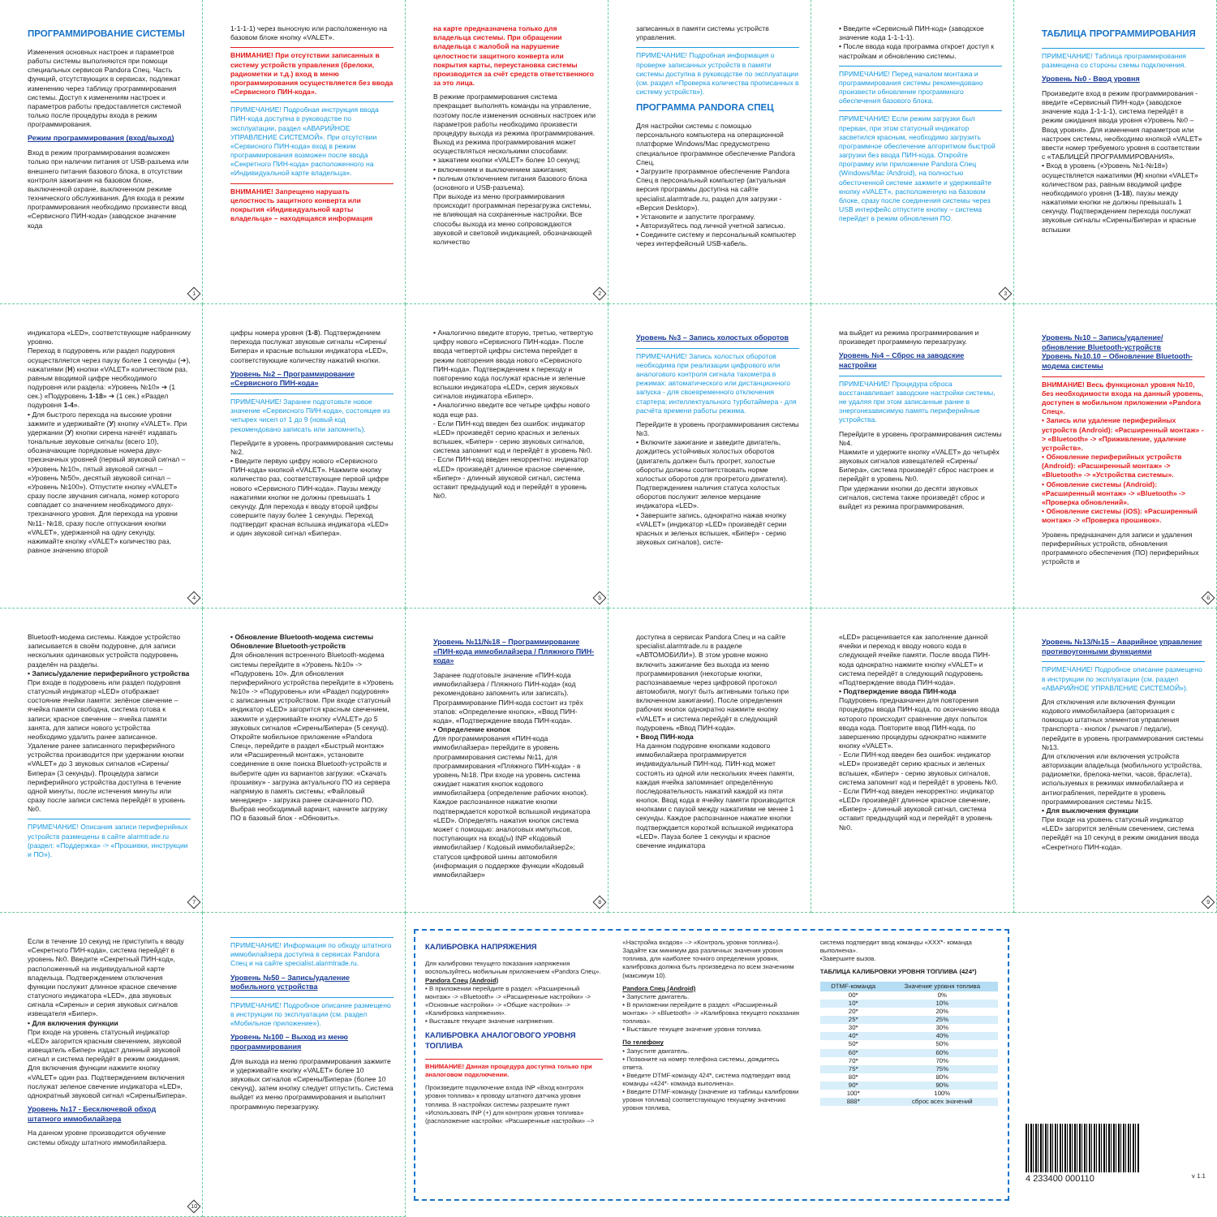ПРОГРАММИРОВАНИЕ СИСТЕМЫ
Изменения основных настроек и параметров работы системы выполняются при помощи специальных сервисов Pandora Спец. Часть функций, отсутствующих в сервисах, подлежат изменению через таблицу программирования системы. Доступ к изменениям настроек и параметров работы предоставляется системой только после процедуры входа в режим программирования.
Режим программирования (вход/выход)
Вход в режим программирования возможен только при наличии питания от USB-разъема или внешнего питания базового блока, в отсутствии контроля зажигания на базовом блоке, выключенной охране, выключенном режиме технического обслуживания. Для входа в режим программирования необходимо произвести ввод «Сервисного ПИН-кода» (заводское значение кода
1
1-1-1-1) через выносную или расположенную на базовом блоке кнопку «VALET».
ВНИМАНИЕ! При отсутствии записанных в систему устройств управления (брелоки, радиометки и т.д.) вход в меню программирования осуществляется без ввода «Сервисного ПИН-кода».
ПРИМЕЧАНИЕ! Подробная инструкция ввода ПИН-кода доступна в руководстве по эксплуатации, раздел «АВАРИЙНОЕ УПРАВЛЕНИЕ СИСТЕМОЙ». При отсутствии «Сервисного ПИН-кода» вход в режим программирования возможен после ввода «Секретного ПИН-кода» расположенного на «Индивидуальной карте владельца».
ВНИМАНИЕ! Запрещено нарушать целостность защитного конверта или покрытия «Индивидуальной карты владельца» – находящаяся информация
на карте предназначена только для владельца системы. При обращении владельца с жалобой на нарушение целостности защитного конверта или покрытия карты, переустановка системы производится за счёт средств ответственного за это лица.
В режиме программирования система прекращает выполнять команды на управление, поэтому после изменения основных настроек или параметров работы необходимо произвести процедуру выхода из режима программирования.
Выход из режима программирования может осуществляться несколькими способами:
• зажатием кнопки «VALET» более 10 секунд;
• включением и выключением зажигания;
• полным отключением питания базового блока (основного и USB-разъема).
При выходе из меню программирования происходит программная перезагрузка системы, не влияющая на сохраненные настройки. Все способы выхода из меню сопровождаются звуковой и световой индикацией, обозначающей количество
2
записанных в памяти системы устройств управления.
ПРИМЕЧАНИЕ! Подробная информация о проверке записанных устройств в памяти системы доступна в руководстве по эксплуатации (см. раздел «Проверка количества прописанных в систему устройств»).
ПРОГРАММА PANDORA СПЕЦ
Для настройки системы с помощью персонального компьютера на операционной платформе Windows/Mac предусмотрено специальное программное обеспечение Pandora Спец.
• Загрузите программное обеспечение Pandora Спец в персональный компьютер (актуальная версия программы доступна на сайте specialist.alarmtrade.ru, раздел для загрузки - «Версия Desktop»).
• Установите и запустите программу.
• Авторизуйтесь под личной учетной записью.
• Соедините систему и персональный компьютер через интерфейсный USB-кабель.
• Введите «Сервисный ПИН-код» (заводское значение кода 1-1-1-1).
• После ввода кода программа откроет доступ к настройкам и обновлению системы.
ПРИМЕЧАНИЕ! Перед началом монтажа и программирования системы рекомендовано произвести обновление программного обеспечения базового блока.
ПРИМЕЧАНИЕ! Если режим загрузки был прерван, при этом статусный индикатор засветился красным, необходимо загрузить программное обеспечение алгоритмом быстрой загрузки без ввода ПИН-кода. Откройте программу или приложение Pandora Спец (Windows/Mac /Android), на полностью обесточенной системе зажмите и удерживайте кнопку «VALET», расположенную на базовом блоке, сразу после соединения системы через USB интерфейс отпустите кнопку – система перейдет в режим обновления ПО.
3
ТАБЛИЦА ПРОГРАММИРОВАНИЯ
ПРИМЕЧАНИЕ! Таблица программирования размещена со стороны схемы подключения.
Уровень №0 - Ввод уровня
Произведите вход в режим программирования - введите «Сервисный ПИН-код» (заводское значение кода 1-1-1-1), система перейдёт в режим ожидания ввода уровня «Уровень №0 – Ввод уровня». Для изменения параметров или настроек системы, необходимо кнопкой «VALET» ввести номер требуемого уровня в соответствии с «ТАБЛИЦЕЙ ПРОГРАММИРОВАНИЯ».
• Вход в уровень («Уровень №1-№18») осуществляется нажатиями (Н) кнопки «VALET» количеством раз, равным вводимой цифре необходимого уровня (1-18), паузы между нажатиями кнопки не должны превышать 1 секунду. Подтверждением перехода послужат звуковые сигналы «Сирены/Бипера» и красные вспышки
индикатора «LED», соответствующие набранному уровню.
Переход в подуровень или раздел подуровня осуществляется через паузу более 1 секунды (➔), нажатиями (Н) кнопки «VALET» количеством раз, равным вводимой цифре необходимого подуровня или раздела: «Уровень №10» ➔ (1 сек.) «Подуровень 1-18» ➔ (1 сек.) «Раздел подуровня 1-4».
• Для быстрого перехода на высокие уровни зажмите и удерживайте (У) кнопку «VALET». При удержании (У) кнопки сирена начнёт издавать тональные звуковые сигналы (всего 10), обозначающие порядковые номера двух-трехзначных уровней (первый звуковой сигнал – «Уровень №10», пятый звуковой сигнал – «Уровень №50», десятый звуковой сигнал – «Уровень №100»). Отпустите кнопку «VALET» сразу после звучания сигнала, номер которого совпадает со значением необходимого двух-трехзначного уровня. Для перехода на уровни №11- №18, сразу после отпускания кнопки «VALET», удержанной на одну секунду, нажимайте кнопку «VALET» количество раз, равное значению второй
4
цифры номера уровня (1-8). Подтверждением перехода послужат звуковые сигналы «Сирены/Бипера» и красные вспышки индикатора «LED», соответствующие количеству нажатий кнопки.
Уровень №2 – Программирование «Сервисного ПИН-кода»
ПРИМЕЧАНИЕ! Заранее подготовьте новое значение «Сервисного ПИН-кода», состоящее из четырех чисел от 1 до 9 (новый код рекомендовано записать или запомнить).
Перейдите в уровень программирования системы №2.
• Введите первую цифру нового «Сервисного ПИН-кода» кнопкой «VALET». Нажмите кнопку количество раз, соответствующее первой цифре нового «Сервисного ПИН-кода». Паузы между нажатиями кнопки не должны превышать 1 секунду. Для перехода к вводу второй цифры совершите паузу более 1 секунды. Переход подтвердит красная вспышка индикатора «LED» и один звуковой сигнал «Бипера».
• Аналогично введите вторую, третью, четвертую цифру нового «Сервисного ПИН-кода». После ввода четвертой цифры система перейдет в режим повторения ввода нового «Сервисного ПИН-кода». Подтверждением к переходу и повторению кода послужат красные и зеленые вспышки индикатора «LED», серия звуковых сигналов индикатора «Бипер».
• Аналогично введите все четыре цифры нового кода еще раз.
- Если ПИН-код введен без ошибок: индикатор «LED» произведёт серию красных и зеленых вспышек, «Бипер» - серию звуковых сигналов, система запомнит код и перейдёт в уровень №0.
- Если ПИН-код введен некорректно: индикатор «LED» произведёт длинное красное свечение, «Бипер» - длинный звуковой сигнал, система оставит предыдущий код и перейдёт в уровень №0.
5
Уровень №3 – Запись холостых оборотов
ПРИМЕЧАНИЕ! Запись холостых оборотов необходима при реализации цифрового или аналогового контроля сигнала тахометра в режимах: автоматического или дистанционного запуска - для своевременного отключения стартера; интеллектуального турботаймера - для расчёта времени работы режима.
Перейдите в уровень программирования системы №3.
• Включите зажигание и заведите двигатель, дождитесь устойчивых холостых оборотов (двигатель должен быть прогрет, холостые обороты должны соответствовать норме холостых оборотов для прогретого двигателя). Подтверждением наличия статуса холостых оборотов послужит зеленое мерцание индикатора «LED».
• Завершите запись, однократно нажав кнопку «VALET» (индикатор «LED» произведёт серии красных и зеленых вспышек, «Бипер» - серию звуковых сигналов), систе-
ма выйдет из режима программирования и произведет программную перезагрузку.
Уровень №4 – Сброс на заводские настройки
ПРИМЕЧАНИЕ! Процедура сброса восстанавливает заводские настройки системы, не удаляя при этом записанные ранее в энергонезависимую память периферийные устройства.
Перейдите в уровень программирования системы №4.
Нажмите и удержите кнопку «VALET» до четырёх звуковых сигналов извещателей «Сирены/Бипера», система произведёт сброс настроек и перейдёт в уровень №0.
При удержании кнопки до десяти звуковых сигналов, система также произведёт сброс и выйдет из режима программирования.
Уровень №10 – Запись/удаление/обновление Bluetooth-устройств
Уровень №10.10 – Обновление Bluetooth-модема системы
ВНИМАНИЕ! Весь функционал уровня №10, без необходимости входа на данный уровень, доступен в мобильном приложении «Pandora Спец».
• Запись или удаление периферийных устройств (Android): «Расширенный монтаж» -> «Bluetooth» -> «Приживление, удаление устройств».
• Обновление периферийных устройств (Android): «Расширенный монтаж» -> «Bluetooth» -> «Устройства системы».
• Обновление системы (Android): «Расширенный монтаж» -> «Bluetooth» -> «Проверка обновлений».
• Обновление системы (iOS): «Расширенный монтаж» -> «Проверка прошивок».
Уровень предназначен для записи и удаления периферийных устройств, обновления программного обеспечения (ПО) периферийных устройств и
6
Bluetooth-модема системы. Каждое устройство записывается в своём подуровне, для записи нескольких одинаковых устройств подуровень разделён на разделы.
• Запись/удаление периферийного устройства
При входе в подуровень или раздел подуровня статусный индикатор «LED» отображает состояние ячейки памяти: зелёное свечение – ячейка памяти свободна, система готова к записи; красное свечение – ячейка памяти занята, для записи нового устройства необходимо удалить ранее записанное. Удаление ранее записанного периферийного устройства производится при удержании кнопки «VALET» до 3 звуковых сигналов «Сирены/Бипера» (3 секунды). Процедура записи периферийного устройства доступна в течение одной минуты, после истечения минуты или сразу после записи система перейдёт в уровень №0.
ПРИМЕЧАНИЕ! Описания записи периферийных устройств размещены в сайте alarmtrade.ru (раздел: «Поддержка» -> «Прошивки, инструкции и ПО»).
7
• Обновление Bluetooth-модема системы
Обновление Bluetooth-устройств
Для обновления встроенного Bluetooth-модема системы перейдите в «Уровень №10» -> «Подуровень 10». Для обновления периферийного устройства перейдите в «Уровень №10» -> «Подуровень» или «Раздел подуровня» с записанным устройством. При входе статусный индикатор «LED» загорится красным свечением, зажмите и удерживайте кнопку «VALET» до 5 звуковых сигналов «Сирены/Бипера» (5 секунд).
Откройте мобильное приложение «Pandora Спец», перейдите в раздел «Быстрый монтаж» или «Расширенный монтаж», установите соединение в окне поиска Bluetooth-устройств и выберите один из вариантов загрузки: «Скачать прошивку» - загрузка актуального ПО из сервера напрямую в память системы; «Файловый менеджер» - загрузка ранее скачанного ПО. Выбрав необходимый вариант, начните загрузку ПО в базовый блок - «Обновить».
Уровень №11/№18 – Программирование «ПИН-кода иммобилайзера / Пляжного ПИН-кода»
Заранее подготовьте значение «ПИН-кода иммобилайзера / Пляжного ПИН-кода» (код рекомендовано запомнить или записать). Программирование ПИН-кода состоит из трёх этапов: «Определение кнопок», «Ввод ПИН-кода», «Подтверждение ввода ПИН-кода».
• Определение кнопок
Для программирования «ПИН-кода иммобилайзера» перейдите в уровень программирования системы №11, для программирования «Пляжного ПИН-кода» - в уровень №18. При входе на уровень система ожидает нажатия кнопок кодового иммобилайзера (определение рабочих кнопок). Каждое распознанное нажатие кнопки подтверждается короткой вспышкой индикатора «LED». Определять нажатия кнопок система может с помощью: аналоговых импульсов, поступающих на вход(ы) INP «Кодовый иммобилайзер / Кодовый иммобилайзер2»; статусов цифровой шины автомобиля (информация о поддержке функции «Кодовый иммобилайзер»
8
доступна в сервисах Pandora Спец и на сайте specialist.alarmtrade.ru в разделе «АВТОМОБИЛИ»). В этом уровне можно включить зажигание без выхода из меню программирования (некоторые кнопки, распознаваемые через цифровой протокол автомобиля, могут быть активными только при включенном зажигании). После определения рабочих кнопок однократно нажмите кнопку «VALET» и система перейдёт в следующий подуровень «Ввод ПИН-кода».
• Ввод ПИН-кода
На данном подуровне кнопками кодового иммобилайзера программируется индивидуальный ПИН-код. ПИН-код может состоять из одной или нескольких ячеек памяти, каждая ячейка запоминает определённую последовательность нажатий каждой из пяти кнопок. Ввод кода в ячейку памяти производится кнопками с паузой между нажатиями не менее 1 секунды. Каждое распознанное нажатие кнопки подтверждается короткой вспышкой индикатора «LED». Пауза более 1 секунды и красное свечение индикатора
«LED» расценивается как заполнение данной ячейки и переход к вводу нового кода в следующей ячейке памяти. После ввода ПИН-кода однократно нажмите кнопку «VALET» и система перейдёт в следующий подуровень «Подтверждение ввода ПИН-кода».
• Подтверждение ввода ПИН-кода
Подуровень предназначен для повторения процедуры ввода ПИН-кода, по окончанию ввода которого происходит сравнение двух попыток ввода кода. Повторите ввод ПИН-кода, по завершению процедуры однократно нажмите кнопку «VALET».
- Если ПИН-код введен без ошибок: индикатор «LED» произведёт серию красных и зеленых вспышек, «Бипер» - серию звуковых сигналов, система запомнит код и перейдёт в уровень №0.
- Если ПИН-код введен некорректно: индикатор «LED» произведёт длинное красное свечение, «Бипер» - длинный звуковой сигнал, система оставит предыдущий код и перейдёт в уровень №0.
Уровень №13/№15 – Аварийное управление противоугонными функциями
ПРИМЕЧАНИЕ! Подробное описание размещено в инструкции по эксплуатации (см. раздел «АВАРИЙНОЕ УПРАВЛЕНИЕ СИСТЕМОЙ»).
Для отключения или включения функции кодового иммобилайзера (авторизация с помощью штатных элементов управления транспорта - кнопок / рычагов / педали), перейдите в уровень программирования системы №13.
Для отключения или включения устройств авторизации владельца (мобильного устройства, радиометки, брелока-метки, часов, браслета), используемых в режимах иммобилайзера и антиограбления, перейдите в уровень программирования системы №15.
• Для выключения функции
При входе на уровень статусный индикатор «LED» загорится зелёным свечением, система перейдёт на 10 секунд в режим ожидания ввода «Секретного ПИН-кода».
9
Если в течение 10 секунд не приступить к вводу «Секретного ПИН-кода», система перейдёт в уровень №0. Введите «Секретный ПИН-код», расположенный на индивидуальной карте владельца. Подтверждением отключения функции послужит длинное красное свечение статусного индикатора «LED», два звуковых сигнала «Сирены» и серия звуковых сигналов извещателя «Бипер».
• Для включения функции
При входе на уровень статусный индикатор «LED» загорится красным свечением, звуковой извещатель «Бипер» издаст длинный звуковой сигнал и система перейдёт в режим ожидания. Для включения функции нажмите кнопку «VALET» один раз. Подтверждением включения послужат зеленое свечение индикатора «LED», однократный звуковой сигнал «Сирены/Бипера».
Уровень №17 - Бесключевой обход штатного иммобилайзера
На данном уровне производится обучение системы обходу штатного иммобилайзера.
10
ПРИМЕЧАНИЕ! Информация по обходу штатного иммобилайзера доступна в сервисах Pandora Спец и на сайте specialist.alarmtrade.ru.
Уровень №50 – Запись/удаление мобильного устройства
ПРИМЕЧАНИЕ! Подробное описание размещено в инструкции по эксплуатации (см. раздел «Мобильное приложение»).
Уровень №100 – Выход из меню программирования
Для выхода из меню программирования зажмите и удерживайте кнопку «VALET» более 10 звуковых сигналов «Сирены/Бипера» (более 10 секунд), затем кнопку следует отпустить. Система выйдет из меню программирования и выполнит программную перезагрузку.
КАЛИБРОВКА НАПРЯЖЕНИЯ
Для калибровки текущего показания напряжения воспользуйтесь мобильным приложением «Pandora Спец».
Pandora Спец (Android)
• В приложении перейдите в раздел: «Расширенный монтаж» -> «Bluetooth» -> «Расширенные настройки» -> «Основные настройки» -> «Общие настройки» -> «Калибровка напряжения».
• Выставьте текущее значение напряжения.
КАЛИБРОВКА АНАЛОГОВОГО УРОВНЯ ТОПЛИВА
ВНИМАНИЕ! Данная процедура доступна только при аналоговом подключении.
Произведите подключение входа INP «Вход контроля уровня топлива» к проводу штатного датчика уровня топлива. В настройках системы разрешите пункт «Использовать INP (+) для контроля уровня топлива» (расположение настройки: «Расширенные настройки» –>
«Настройка входов» –> «Контроль уровня топлива»). Задайте как минимум два различных значения уровня топлива, для наиболее точного определения уровня, калибровка должна быть произведена по всем значениям (максимум 10).
Pandora Спец (Android)
• Запустите двигатель.
• В приложении перейдите в раздел: «Расширенный монтаж» -> «Bluetooth» -> «Калибровка текущего показания топлива».
• Выставьте текущее значение уровня топлива.
По телефону
• Запустите двигатель.
• Позвоните на номер телефона системы, дождитесь ответа.
• Введите DTMF-команду 424*, система подтвердит ввод команды «424*- команда выполнена».
• Введите DTMF-команду (значение из таблицы калибровки уровня топлива) соответствующую текущему значению уровня топлива,
система подтвердит ввод команды «XXX*- команда выполнена».
•Завершите вызов.
ТАБЛИЦА КАЛИБРОВКИ УРОВНЯ ТОПЛИВА (424*)
| DTMF-команда | Значение уровня топлива |
| --- | --- |
| 00* | 0% |
| 10* | 10% |
| 20* | 20% |
| 25* | 25% |
| 30* | 30% |
| 40* | 40% |
| 50* | 50% |
| 60* | 60% |
| 70* | 70% |
| 75* | 75% |
| 80* | 80% |
| 90* | 90% |
| 100* | 100% |
| 888* | сброс всех значений |
4 233400 000110 v 1.1